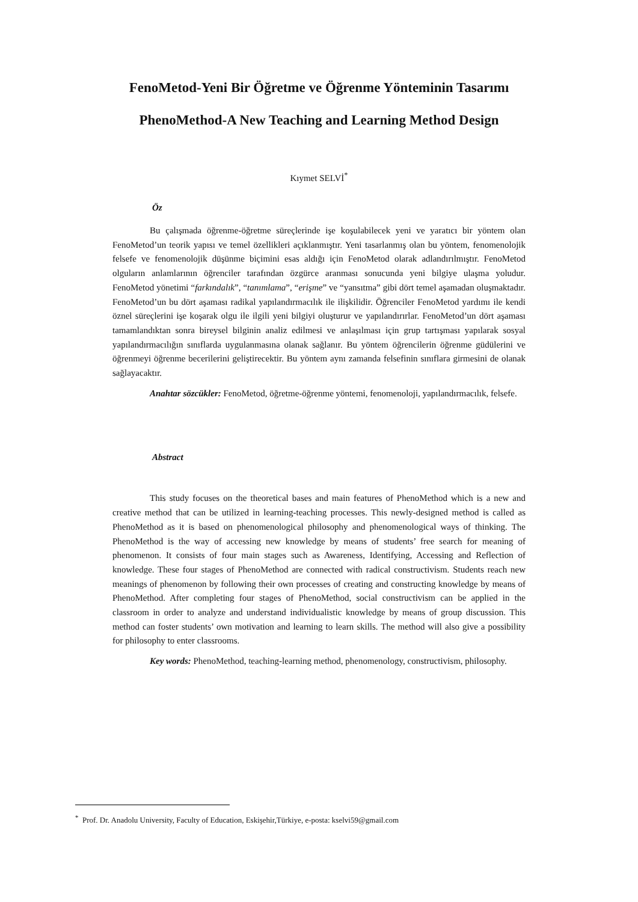FenoMetod-Yeni Bir Öğretme ve Öğrenme Yönteminin Tasarımı
PhenoMethod-A New Teaching and Learning Method Design
Kıymet SELVİ<sup>*</sup>
Öz
Bu çalışmada öğrenme-öğretme süreçlerinde işe koşulabilecek yeni ve yaratıcı bir yöntem olan FenoMetod’un teorik yapısı ve temel özellikleri açıklanmıştır. Yeni tasarlanmış olan bu yöntem, fenomenolojik felsefe ve fenomenolojik düşünme biçimini esas aldığı için FenoMetod olarak adlandırılmıştır. FenoMetod olguların anlamlarının öğrenciler tarafından özgürce aranması sonucunda yeni bilgiye ulaşma yoludur. FenoMetod yönetimi “farkındalık”, “tanımlama”, “erişme” ve “yansıtma” gibi dört temel aşamadan oluşmaktadır. FenoMetod’un bu dört aşaması radikal yapılandırmacılık ile ilişkilidir. Öğrenciler FenoMetod yardımı ile kendi öznel süreçlerini işe koşarak olgu ile ilgili yeni bilgiyi oluşturur ve yapılandırırlar. FenoMetod’un dört aşaması tamamlandıktan sonra bireysel bilginin analiz edilmesi ve anlaşılması için grup tartışması yapılarak sosyal yapılandırmacılığın sınıflarda uygulanmasına olanak sağlanır. Bu yöntem öğrencilerin öğrenme güdülerini ve öğrenmeyi öğrenme becerilerini geliştirecektir. Bu yöntem aynı zamanda felsefinin sınıflara girmesini de olanak sağlayacaktır.
Anahtar sözcükler: FenoMetod, öğretme-öğrenme yöntemi, fenomenoloji, yapılandırmacılık, felsefe.
Abstract
This study focuses on the theoretical bases and main features of PhenoMethod which is a new and creative method that can be utilized in learning-teaching processes. This newly-designed method is called as PhenoMethod as it is based on phenomenological philosophy and phenomenological ways of thinking. The PhenoMethod is the way of accessing new knowledge by means of students’ free search for meaning of phenomenon. It consists of four main stages such as Awareness, Identifying, Accessing and Reflection of knowledge. These four stages of PhenoMethod are connected with radical constructivism. Students reach new meanings of phenomenon by following their own processes of creating and constructing knowledge by means of PhenoMethod. After completing four stages of PhenoMethod, social constructivism can be applied in the classroom in order to analyze and understand individualistic knowledge by means of group discussion. This method can foster students’ own motivation and learning to learn skills. The method will also give a possibility for philosophy to enter classrooms.
Key words: PhenoMethod, teaching-learning method, phenomenology, constructivism, philosophy.
<sup>*</sup> Prof. Dr. Anadolu University, Faculty of Education, Eskişehir,Türkiye, e-posta: kselvi59@gmail.com